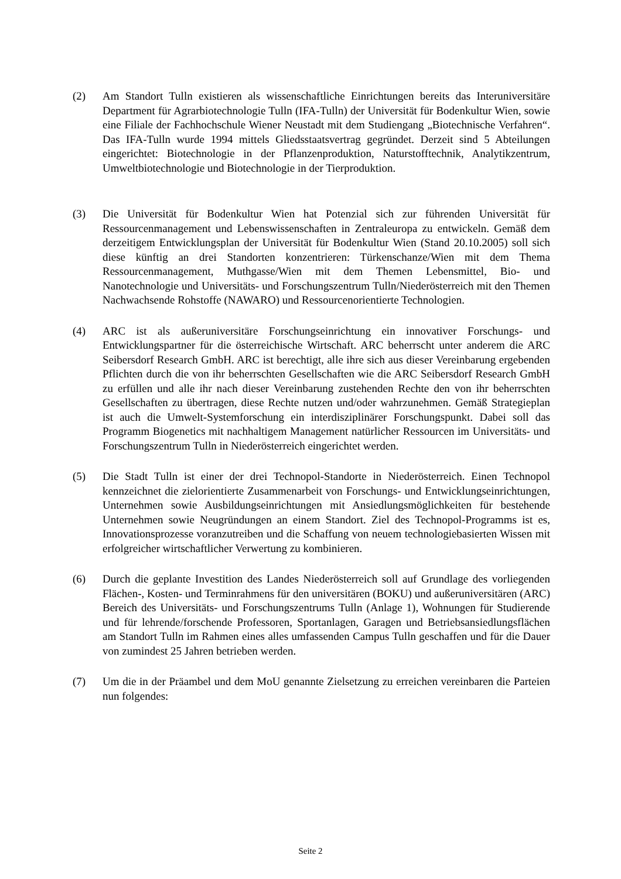(2) Am Standort Tulln existieren als wissenschaftliche Einrichtungen bereits das Interuniversitäre Department für Agrarbiotechnologie Tulln (IFA-Tulln) der Universität für Bodenkultur Wien, sowie eine Filiale der Fachhochschule Wiener Neustadt mit dem Studiengang „Biotechnische Verfahren“. Das IFA-Tulln wurde 1994 mittels Gliedsstaatsvertrag gegründet. Derzeit sind 5 Abteilungen eingerichtet: Biotechnologie in der Pflanzenproduktion, Naturstofftechnik, Analytikzentrum, Umweltbiotechnologie und Biotechnologie in der Tierproduktion.
(3) Die Universität für Bodenkultur Wien hat Potenzial sich zur führenden Universität für Ressourcenmanagement und Lebenswissenschaften in Zentraleuropa zu entwickeln. Gemäß dem derzeitigem Entwicklungsplan der Universität für Bodenkultur Wien (Stand 20.10.2005) soll sich diese künftig an drei Standorten konzentrieren: Türkenschanze/Wien mit dem Thema Ressourcenmanagement, Muthgasse/Wien mit dem Themen Lebensmittel, Bio- und Nanotechnologie und Universitäts- und Forschungszentrum Tulln/Niederösterreich mit den Themen Nachwachsende Rohstoffe (NAWARO) und Ressourcenorientierte Technologien.
(4) ARC ist als außeruniversitäre Forschungseinrichtung ein innovativer Forschungs- und Entwicklungspartner für die österreichische Wirtschaft. ARC beherrscht unter anderem die ARC Seibersdorf Research GmbH. ARC ist berechtigt, alle ihre sich aus dieser Vereinbarung ergebenden Pflichten durch die von ihr beherrschten Gesellschaften wie die ARC Seibersdorf Research GmbH zu erfüllen und alle ihr nach dieser Vereinbarung zustehenden Rechte den von ihr beherrschten Gesellschaften zu übertragen, diese Rechte nutzen und/oder wahrzunehmen. Gemäß Strategieplan ist auch die Umwelt-Systemforschung ein interdisziplinärer Forschungspunkt. Dabei soll das Programm Biogenetics mit nachhaltigem Management natürlicher Ressourcen im Universitäts- und Forschungszentrum Tulln in Niederösterreich eingerichtet werden.
(5) Die Stadt Tulln ist einer der drei Technopol-Standorte in Niederösterreich. Einen Technopol kennzeichnet die zielorientierte Zusammenarbeit von Forschungs- und Entwicklungseinrichtungen, Unternehmen sowie Ausbildungseinrichtungen mit Ansiedlungsmöglichkeiten für bestehende Unternehmen sowie Neugründungen an einem Standort. Ziel des Technopol-Programms ist es, Innovationsprozesse voranzutreiben und die Schaffung von neuem technologiebasierten Wissen mit erfolgreicher wirtschaftlicher Verwertung zu kombinieren.
(6) Durch die geplante Investition des Landes Niederösterreich soll auf Grundlage des vorliegenden Flächen-, Kosten- und Terminrahmens für den universitären (BOKU) und außeruniversitären (ARC) Bereich des Universitäts- und Forschungszentrums Tulln (Anlage 1), Wohnungen für Studierende und für lehrende/forschende Professoren, Sportanlagen, Garagen und Betriebsansiedlungsflächen am Standort Tulln im Rahmen eines alles umfassenden Campus Tulln geschaffen und für die Dauer von zumindest 25 Jahren betrieben werden.
(7) Um die in der Präambel und dem MoU genannte Zielsetzung zu erreichen vereinbaren die Parteien nun folgendes:
Seite 2